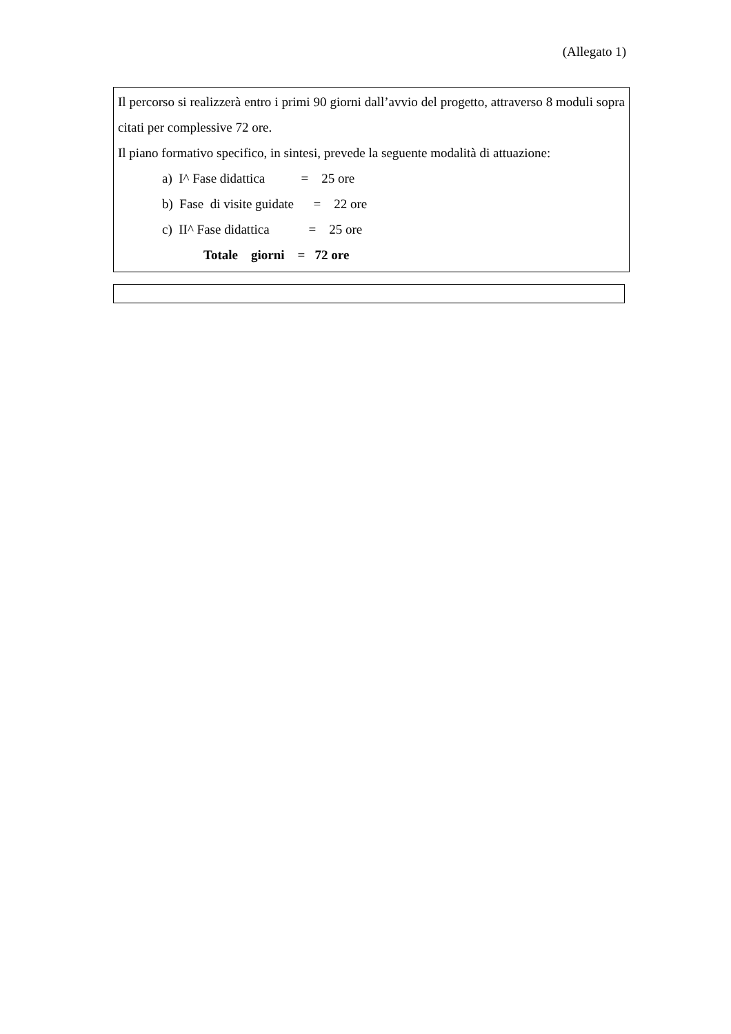(Allegato 1)
Il percorso si realizzerà entro i primi 90 giorni dall’avvio del progetto, attraverso 8 moduli sopra citati per complessive 72 ore.
Il piano formativo specifico, in sintesi, prevede la seguente modalità di attuazione:
a) I^ Fase didattica = 25 ore
b) Fase di visite guidate = 22 ore
c) II^ Fase didattica = 25 ore
Totale giorni = 72 ore